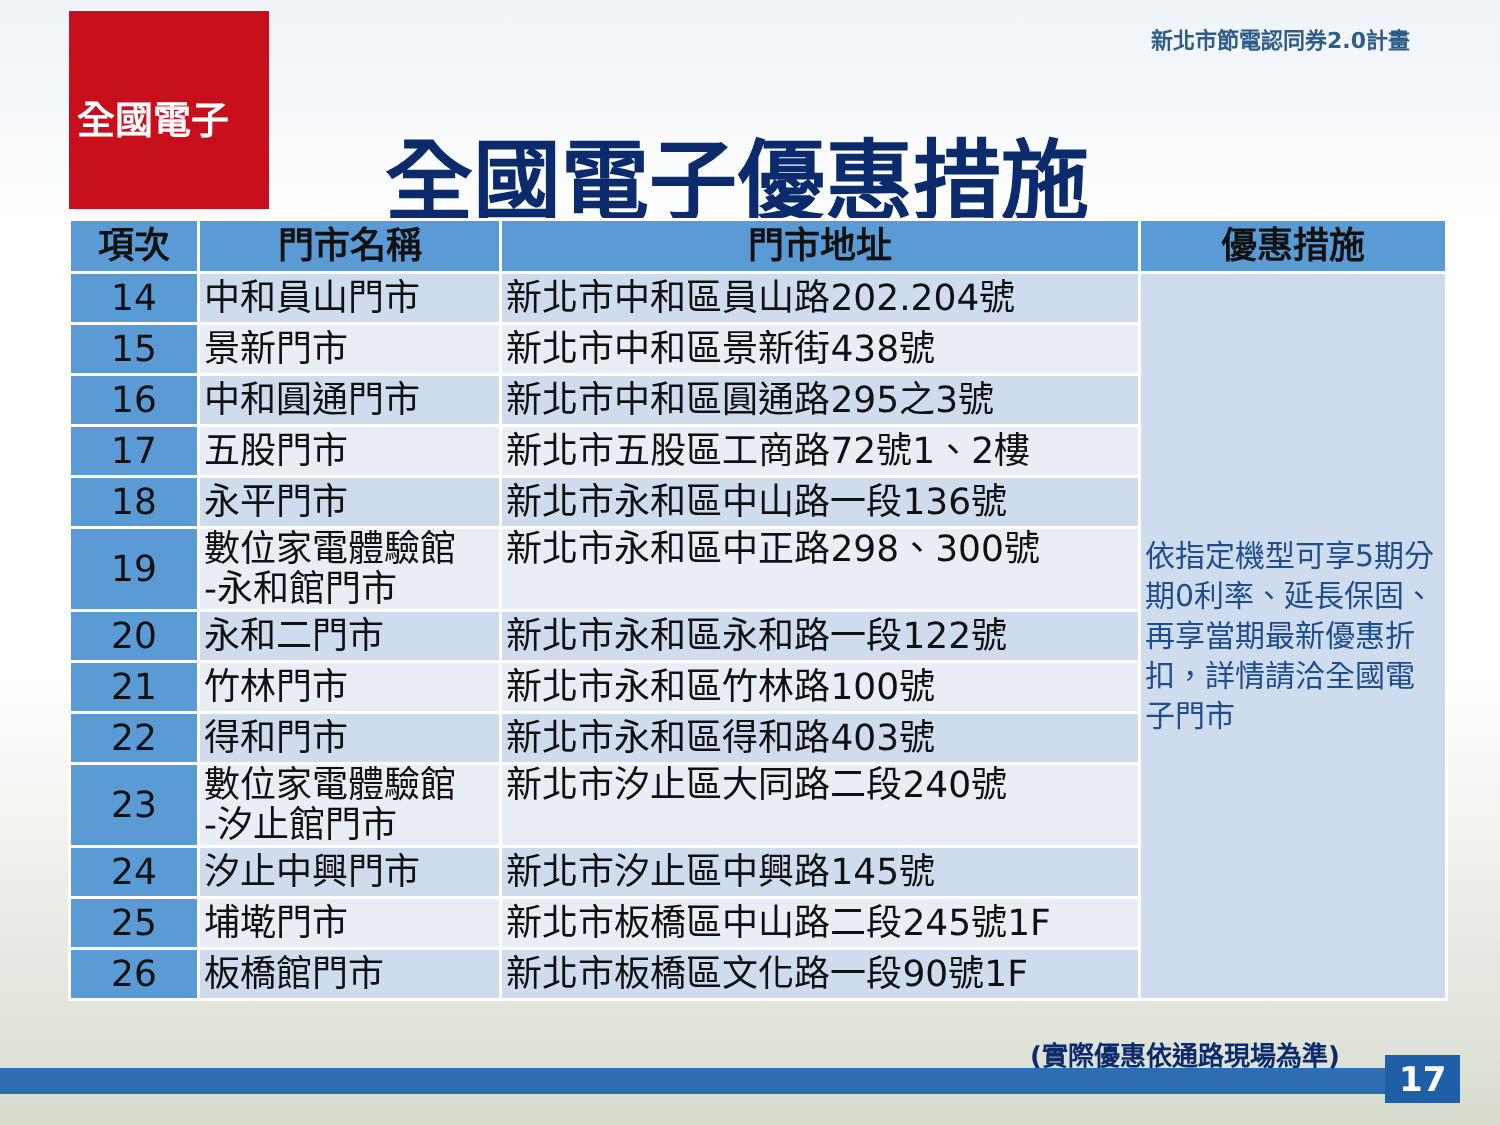全國電子 新北市節電認同券2.0計畫
全國電子優惠措施
| 項次 | 門市名稱 | 門市地址 | 優惠措施 |
| --- | --- | --- | --- |
| 14 | 中和員山門市 | 新北市中和區員山路202.204號 | 依指定機型可享5期分期0利率、延長保固、再享當期最新優惠折扣，詳情請洽全國電子門市 |
| 15 | 景新門市 | 新北市中和區景新街438號 | |
| 16 | 中和圓通門市 | 新北市中和區圓通路295之3號 | |
| 17 | 五股門市 | 新北市五股區工商路72號1、2樓 | |
| 18 | 永平門市 | 新北市永和區中山路一段136號 | |
| 19 | 數位家電體驗館 -永和館門市 | 新北市永和區中正路298、300號 | |
| 20 | 永和二門市 | 新北市永和區永和路一段122號 | |
| 21 | 竹林門市 | 新北市永和區竹林路100號 | |
| 22 | 得和門市 | 新北市永和區得和路403號 | |
| 23 | 數位家電體驗館 -汐止館門市 | 新北市汐止區大同路二段240號 | |
| 24 | 汐止中興門市 | 新北市汐止區中興路145號 | |
| 25 | 埔墘門市 | 新北市板橋區中山路二段245號1F | |
| 26 | 板橋館門市 | 新北市板橋區文化路一段90號1F | |
(實際優惠依通路現場為準)
17